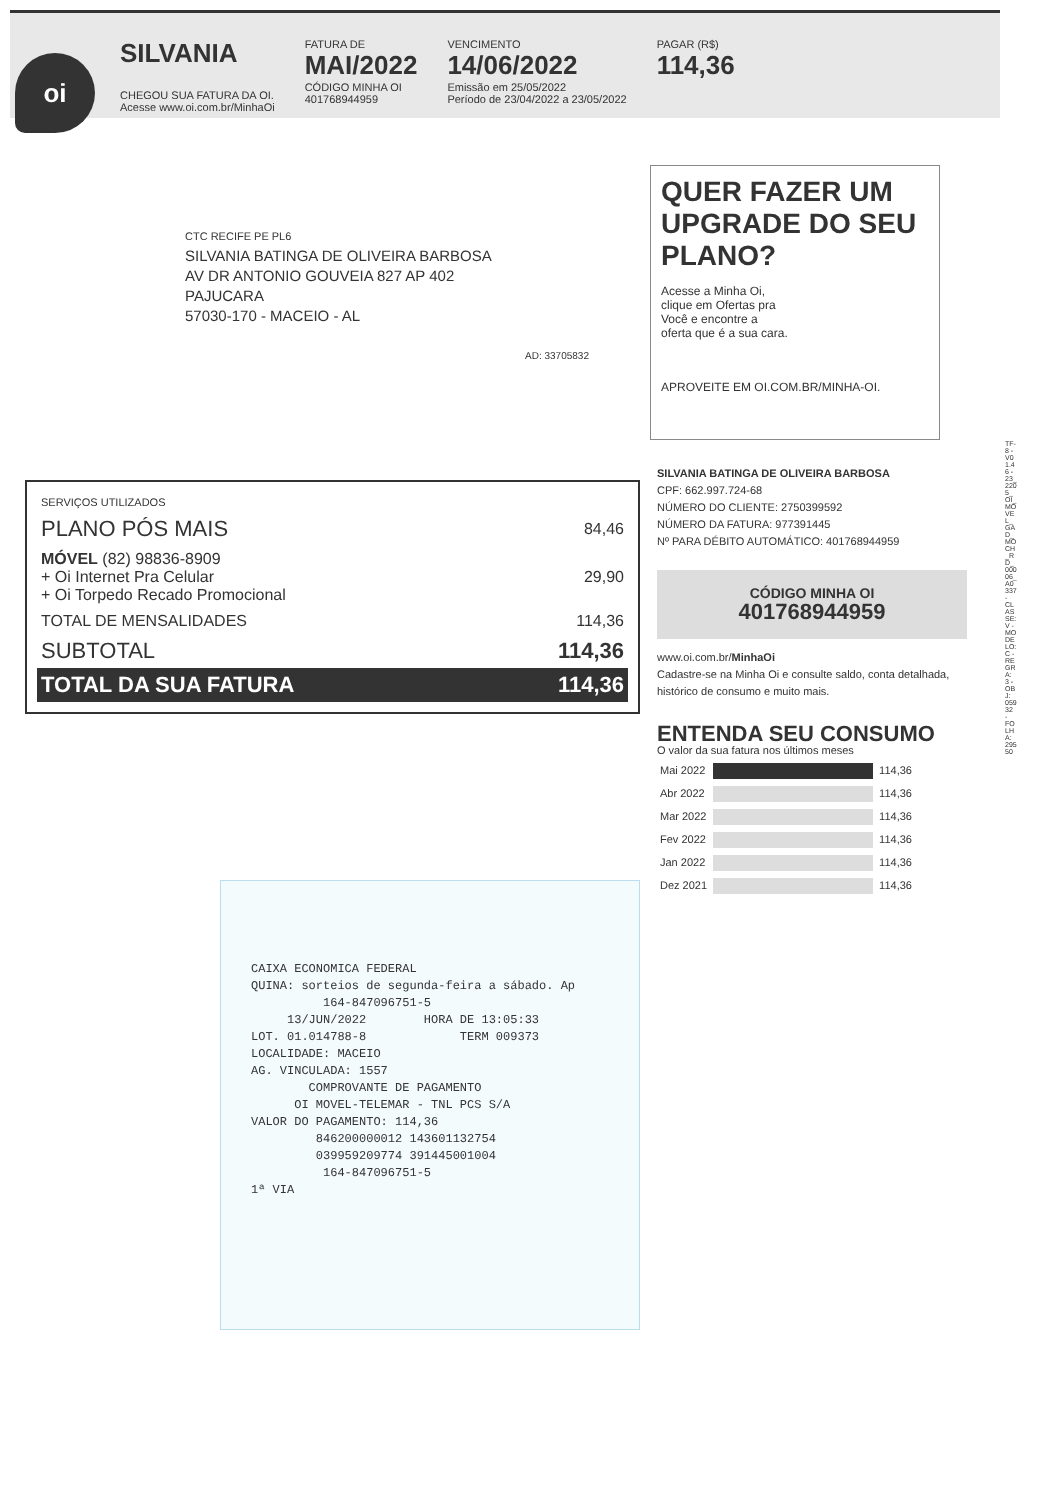oi
SILVANIA
CHEGOU SUA FATURA DA OI.
Acesse www.oi.com.br/MinhaOi
FATURA DE
MAI/2022
CÓDIGO MINHA OI
401768944959
VENCIMENTO
14/06/2022
Emissão em 25/05/2022
Período de 23/04/2022 a 23/05/2022
PAGAR (R$)
114,36
CTC RECIFE PE PL6
SILVANIA BATINGA DE OLIVEIRA BARBOSA
AV DR ANTONIO GOUVEIA 827 AP 402
PAJUCARA
57030-170 - MACEIO - AL
AD: 33705832
QUER FAZER UM UPGRADE DO SEU PLANO?
Acesse a Minha Oi, clique em Ofertas pra Você e encontre a oferta que é a sua cara.
APROVEITE EM OI.COM.BR/MINHA-OI.
| SERVIÇOS UTILIZADOS | |
| PLANO PÓS MAIS | 84,46 |
| MÓVEL (82) 98836-8909 + Oi Internet Pra Celular + Oi Torpedo Recado Promocional | 29,90 |
| TOTAL DE MENSALIDADES | 114,36 |
| SUBTOTAL | 114,36 |
| TOTAL DA SUA FATURA | 114,36 |
SILVANIA BATINGA DE OLIVEIRA BARBOSA
CPF: 662.997.724-68
NÚMERO DO CLIENTE: 2750399592
NÚMERO DA FATURA: 977391445
Nº PARA DÉBITO AUTOMÁTICO: 401768944959
CÓDIGO MINHA OI
401768944959
www.oi.com.br/MinhaOi
Cadastre-se na Minha Oi e consulte saldo, conta detalhada, histórico de consumo e muito mais.
ENTENDA SEU CONSUMO
O valor da sua fatura nos últimos meses
| Mai 2022 | | 114,36 |
| Abr 2022 | | 114,36 |
| Mar 2022 | | 114,36 |
| Fev 2022 | | 114,36 |
| Jan 2022 | | 114,36 |
| Dez 2021 | | 114,36 |
TF-8 - V01.46 - 23_2205_OI_MOVEL_GAD_MOCH_RD_00006_A0337 - CLASSE: V - MODELO: C - REGRA: 3 - OBJ: 05932 - FOLHA: 29550
CAIXA ECONOMICA FEDERAL QUINA: sorteios de segunda-feira a sábado. Ap 164-847096751-5 13/JUN/2022 HORA DE 13:05:33 LOT. 01.014788-8 TERM 009373 LOCALIDADE: MACEIO AG. VINCULADA: 1557 COMPROVANTE DE PAGAMENTO OI MOVEL-TELEMAR - TNL PCS S/A VALOR DO PAGAMENTO: 114,36 846200000012 143601132754 039959209774 391445001004 164-847096751-5 1ª VIA